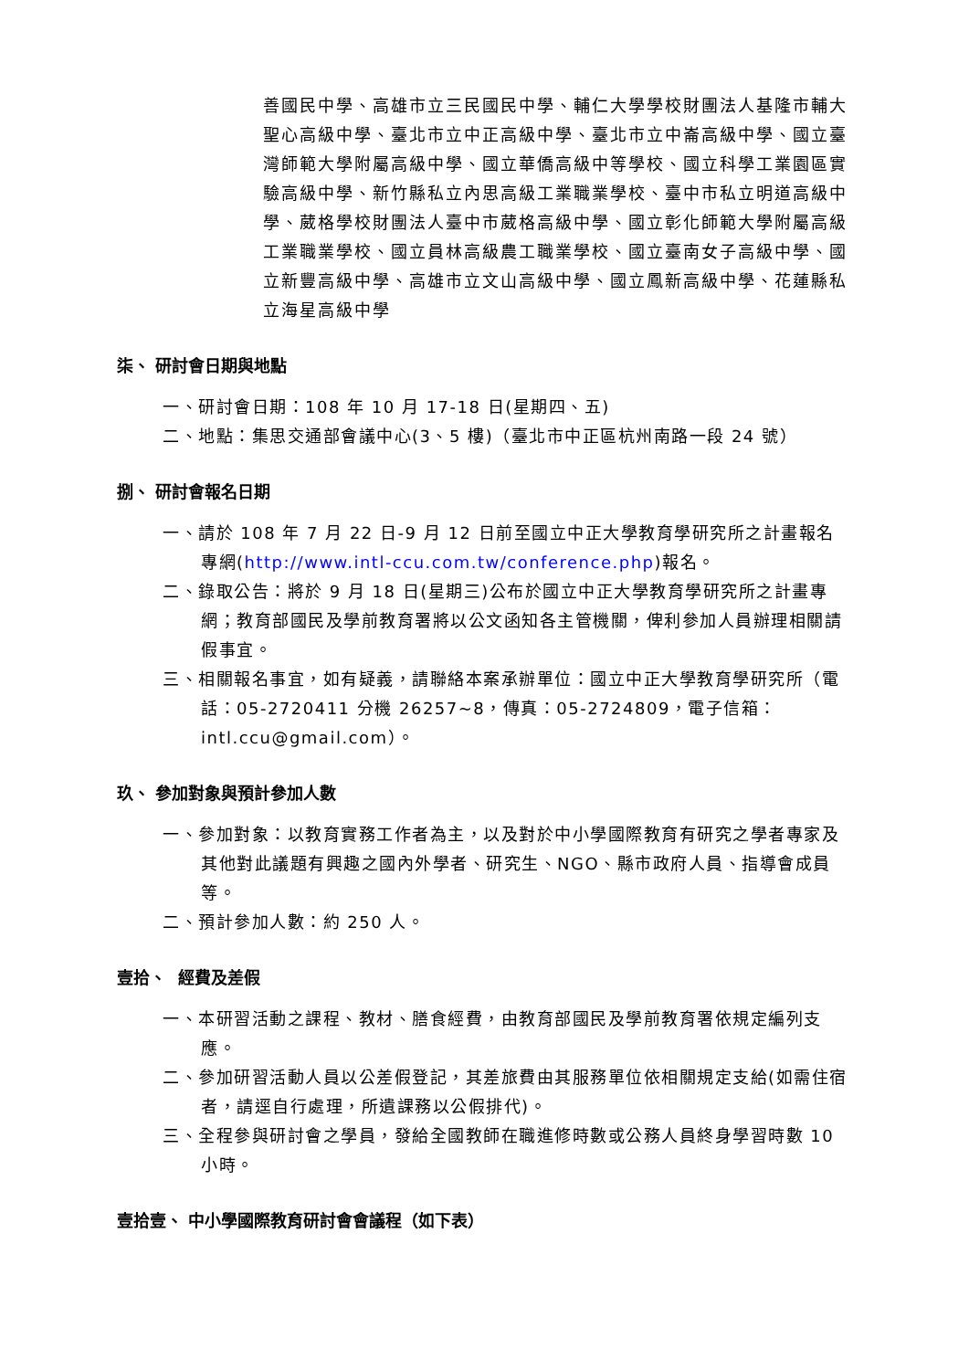善國民中學、高雄市立三民國民中學、輔仁大學學校財團法人基隆市輔大聖心高級中學、臺北市立中正高級中學、臺北市立中崙高級中學、國立臺灣師範大學附屬高級中學、國立華僑高級中等學校、國立科學工業園區實驗高級中學、新竹縣私立內思高級工業職業學校、臺中市私立明道高級中學、葳格學校財團法人臺中市葳格高級中學、國立彰化師範大學附屬高級工業職業學校、國立員林高級農工職業學校、國立臺南女子高級中學、國立新豐高級中學、高雄市立文山高級中學、國立鳳新高級中學、花蓮縣私立海星高級中學
柒、 研討會日期與地點
一、研討會日期：108 年 10 月 17-18 日(星期四、五)
二、地點：集思交通部會議中心(3、5 樓)（臺北市中正區杭州南路一段 24 號）
捌、 研討會報名日期
一、請於 108 年 7 月 22 日-9 月 12 日前至國立中正大學教育學研究所之計畫報名專網(http://www.intl-ccu.com.tw/conference.php)報名。
二、錄取公告：將於 9 月 18 日(星期三)公布於國立中正大學教育學研究所之計畫專網；教育部國民及學前教育署將以公文函知各主管機關，俾利參加人員辦理相關請假事宜。
三、相關報名事宜，如有疑義，請聯絡本案承辦單位：國立中正大學教育學研究所（電話：05-2720411 分機 26257~8，傳真：05-2724809，電子信箱：intl.ccu@gmail.com）。
玖、 參加對象與預計參加人數
一、參加對象：以教育實務工作者為主，以及對於中小學國際教育有研究之學者專家及其他對此議題有興趣之國內外學者、研究生、NGO、縣市政府人員、指導會成員等。
二、預計參加人數：約 250 人。
壹拾、 經費及差假
一、本研習活動之課程、教材、膳食經費，由教育部國民及學前教育署依規定編列支應。
二、參加研習活動人員以公差假登記，其差旅費由其服務單位依相關規定支給(如需住宿者，請逕自行處理，所遺課務以公假排代)。
三、全程參與研討會之學員，發給全國教師在職進修時數或公務人員終身學習時數 10 小時。
壹拾壹、 中小學國際教育研討會會議程（如下表）